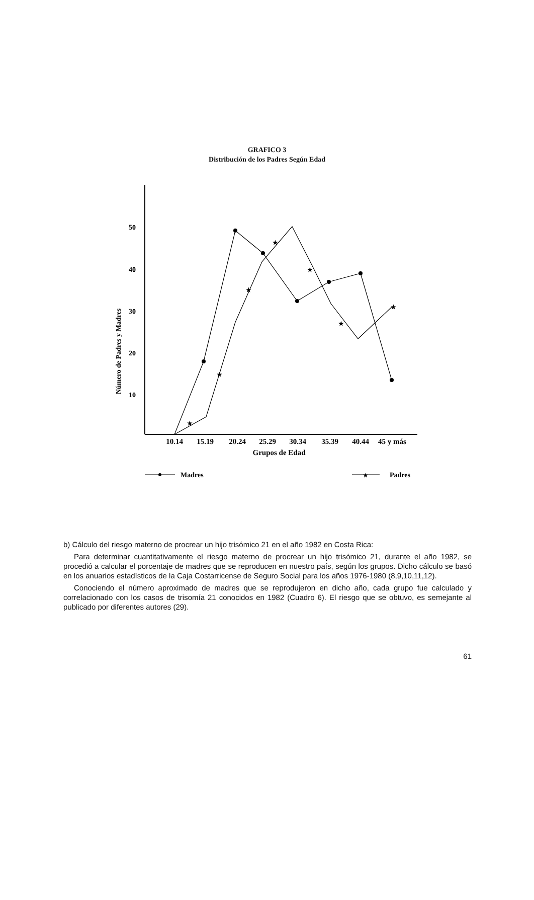GRAFICO 3
Distribución de los Padres Según Edad
Número de Padres y Madres
50
40
30
20
10
★
★
★
★
★
★
★
10.14
15.19
20.24
25.29
30.34
35.39
40.44
45 y más
Grupos de Edad
Madres
★
Padres
b) Cálculo del riesgo materno de procrear un hijo trisómico 21 en el año 1982 en Costa Rica:
Para determinar cuantitativamente el riesgo materno de procrear un hijo trisómico 21, durante el año 1982, se procedió a calcular el porcentaje de madres que se reproducen en nuestro país, según los grupos. Dicho cálculo se basó en los anuarios estadísticos de la Caja Costarricense de Seguro Social para los años 1976-1980 (8,9,10,11,12).
Conociendo el número aproximado de madres que se reprodujeron en dicho año, cada grupo fue calculado y correlacionado con los casos de trisomía 21 conocidos en 1982 (Cuadro 6). El riesgo que se obtuvo, es semejante al publicado por diferentes autores (29).
61